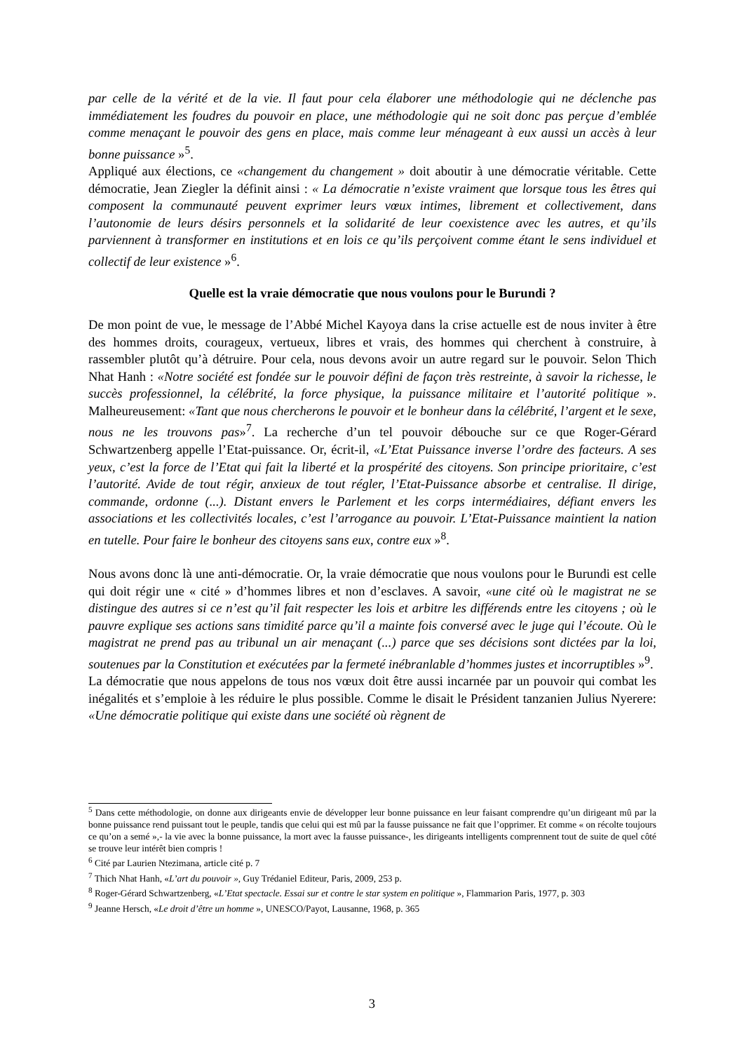par celle de la vérité et de la vie. Il faut pour cela élaborer une méthodologie qui ne déclenche pas immédiatement les foudres du pouvoir en place, une méthodologie qui ne soit donc pas perçue d’emblée comme menaçant le pouvoir des gens en place, mais comme leur ménageant à eux aussi un accès à leur bonne puissance »<sup>5</sup>.
Appliqué aux élections, ce «changement du changement » doit aboutir à une démocratie véritable. Cette démocratie, Jean Ziegler la définit ainsi : « La démocratie n’existe vraiment que lorsque tous les êtres qui composent la communauté peuvent exprimer leurs vœux intimes, librement et collectivement, dans l’autonomie de leurs désirs personnels et la solidarité de leur coexistence avec les autres, et qu’ils parviennent à transformer en institutions et en lois ce qu’ils perçoivent comme étant le sens individuel et collectif de leur existence »<sup>6</sup>.
Quelle est la vraie démocratie que nous voulons pour le Burundi ?
De mon point de vue, le message de l’Abbé Michel Kayoya dans la crise actuelle est de nous inviter à être des hommes droits, courageux, vertueux, libres et vrais, des hommes qui cherchent à construire, à rassembler plutôt qu’à détruire. Pour cela, nous devons avoir un autre regard sur le pouvoir. Selon Thich Nhat Hanh : «Notre société est fondée sur le pouvoir défini de façon très restreinte, à savoir la richesse, le succès professionnel, la célébrité, la force physique, la puissance militaire et l’autorité politique ». Malheureusement: «Tant que nous chercherons le pouvoir et le bonheur dans la célébrité, l’argent et le sexe, nous ne les trouvons pas»<sup>7</sup>. La recherche d’un tel pouvoir débouche sur ce que Roger-Gérard Schwartzenberg appelle l’Etat-puissance. Or, écrit-il, «L’Etat Puissance inverse l’ordre des facteurs. A ses yeux, c’est la force de l’Etat qui fait la liberté et la prospérité des citoyens. Son principe prioritaire, c’est l’autorité. Avide de tout régir, anxieux de tout régler, l’Etat-Puissance absorbe et centralise. Il dirige, commande, ordonne (...). Distant envers le Parlement et les corps intermédiaires, défiant envers les associations et les collectivités locales, c’est l’arrogance au pouvoir. L’Etat-Puissance maintient la nation en tutelle. Pour faire le bonheur des citoyens sans eux, contre eux »<sup>8</sup>.
Nous avons donc là une anti-démocratie. Or, la vraie démocratie que nous voulons pour le Burundi est celle qui doit régir une « cité » d’hommes libres et non d’esclaves. A savoir, «une cité où le magistrat ne se distingue des autres si ce n’est qu’il fait respecter les lois et arbitre les différends entre les citoyens ; où le pauvre explique ses actions sans timidité parce qu’il a mainte fois conversé avec le juge qui l’écoute. Où le magistrat ne prend pas au tribunal un air menaçant (...) parce que ses décisions sont dictées par la loi, soutenues par la Constitution et exécutées par la fermeté inébranlable d’hommes justes et incorruptibles »<sup>9</sup>.
La démocratie que nous appelons de tous nos vœux doit être aussi incarnée par un pouvoir qui combat les inégalités et s’emploie à les réduire le plus possible. Comme le disait le Président tanzanien Julius Nyerere: «Une démocratie politique qui existe dans une société où règnent de
<sup>5</sup> Dans cette méthodologie, on donne aux dirigeants envie de développer leur bonne puissance en leur faisant comprendre qu’un dirigeant mû par la bonne puissance rend puissant tout le peuple, tandis que celui qui est mû par la fausse puissance ne fait que l’opprimer. Et comme « on récolte toujours ce qu’on a semé »,- la vie avec la bonne puissance, la mort avec la fausse puissance-, les dirigeants intelligents comprennent tout de suite de quel côté se trouve leur intérêt bien compris !
<sup>6</sup> Cité par Laurien Ntezimana, article cité p. 7
<sup>7</sup> Thich Nhat Hanh, «L’art du pouvoir », Guy Trédaniel Editeur, Paris, 2009, 253 p.
<sup>8</sup> Roger-Gérard Schwartzenberg, «L’Etat spectacle. Essai sur et contre le star system en politique », Flammarion Paris, 1977, p. 303
<sup>9</sup> Jeanne Hersch, «Le droit d’être un homme », UNESCO/Payot, Lausanne, 1968, p. 365
3